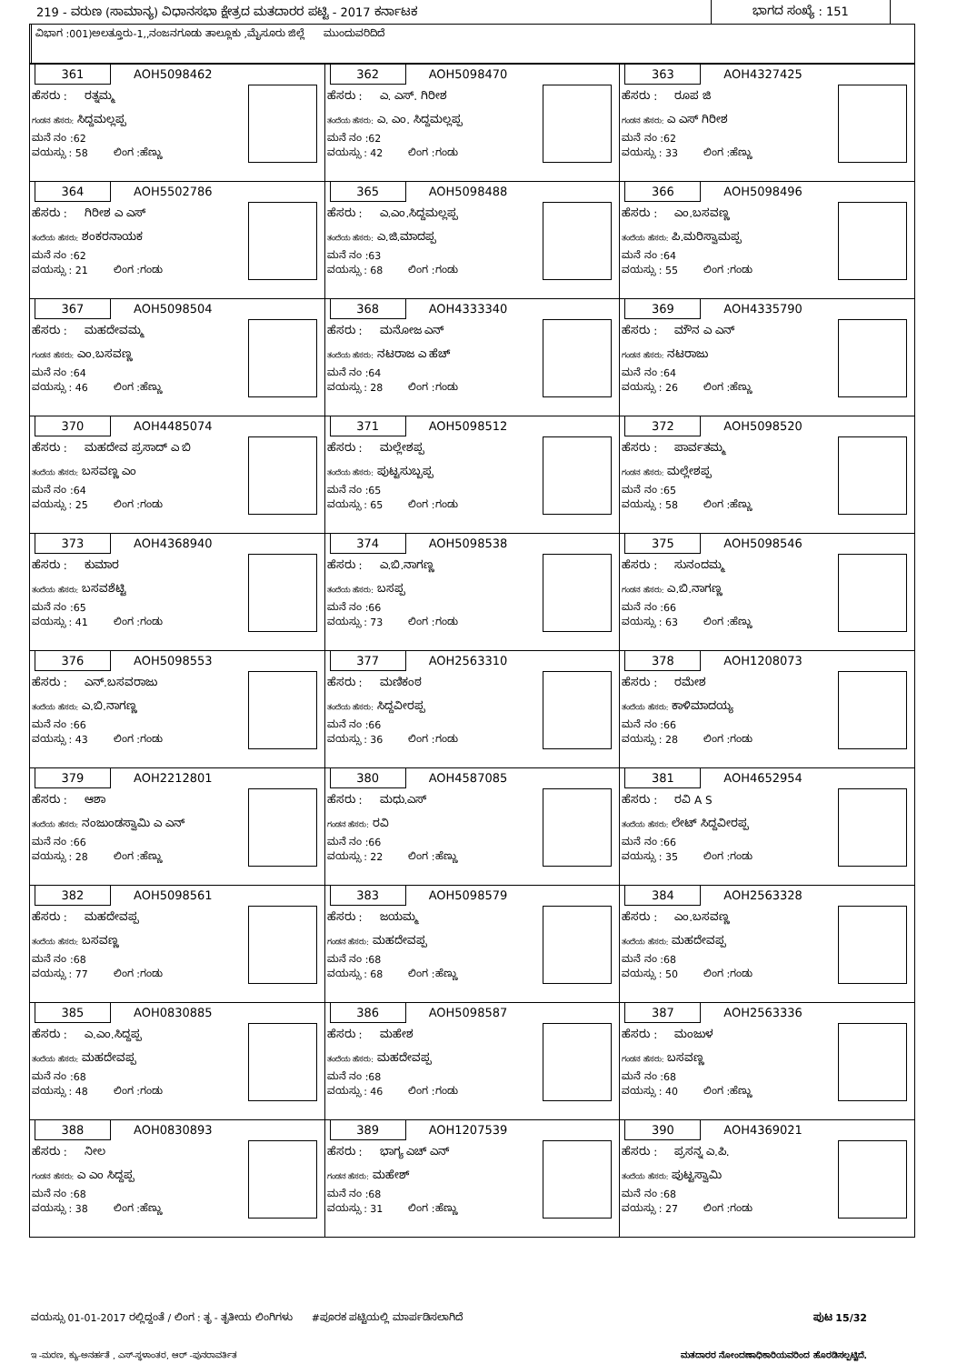219 - ವರುಣ (ಸಾಮಾನ್ಯ) ವಿಧಾನಸಭಾ ಕ್ಷೇತ್ರದ ಮತದಾರರ ಪಟ್ಟಿ - 2017 ಕರ್ನಾಟಕ
ಭಾಗದ ಸಂಖ್ಯೆ : 151
ವಿಭಾಗ :001)ಅಲತ್ತೂರು-1,,ನಂಜನಗೂಡು ತಾಲ್ಲೂಕು ,ಮೈಸೂರು ಜಿಲ್ಲೆ ಮುಂದುವರಿದಿದೆ
| 361 AOH5098462 ಹೆಸರು : ರತ್ನಮ್ಮ ಗಂಡನ ಹೆಸರು: ಸಿದ್ದಮಲ್ಲಪ್ಪ ಮನೆ ನಂ :62 ವಯಸ್ಸು : 58 ಲಿಂಗ :ಹೆಣ್ಣು | 362 AOH5098470 ಹೆಸರು : ಎ. ಎಸ್. ಗಿರೀಶ ತಂದೆಯ ಹೆಸರು: ಎ. ಎಂ. ಸಿದ್ದಮಲ್ಲಪ್ಪ ಮನೆ ನಂ :62 ವಯಸ್ಸು : 42 ಲಿಂಗ :ಗಂಡು | 363 AOH4327425 ಹೆಸರು : ರೂಪ ಜಿ ಗಂಡನ ಹೆಸರು: ಎ ಎಸ್ ಗಿರೀಶ ಮನೆ ನಂ :62 ವಯಸ್ಸು : 33 ಲಿಂಗ :ಹೆಣ್ಣು |
| 364 AOH5502786 ಹೆಸರು : ಗಿರೀಶ ಎ ಎಸ್ ತಂದೆಯ ಹೆಸರು: ಶಂಕರನಾಯಕ ಮನೆ ನಂ :62 ವಯಸ್ಸು : 21 ಲಿಂಗ :ಗಂಡು | 365 AOH5098488 ಹೆಸರು : ಎ.ಎಂ.ಸಿದ್ದಮಲ್ಲಪ್ಪ ತಂದೆಯ ಹೆಸರು: ಎ.ಜಿ.ಮಾದಪ್ಪ ಮನೆ ನಂ :63 ವಯಸ್ಸು : 68 ಲಿಂಗ :ಗಂಡು | 366 AOH5098496 ಹೆಸರು : ಎಂ.ಬಸವಣ್ಣ ತಂದೆಯ ಹೆಸರು: ಪಿ.ಮರಿಸ್ವಾಮಪ್ಪ ಮನೆ ನಂ :64 ವಯಸ್ಸು : 55 ಲಿಂಗ :ಗಂಡು |
| 367 AOH5098504 ಹೆಸರು : ಮಹದೇವಮ್ಮ ಗಂಡನ ಹೆಸರು: ಎಂ.ಬಸವಣ್ಣ ಮನೆ ನಂ :64 ವಯಸ್ಸು : 46 ಲಿಂಗ :ಹೆಣ್ಣು | 368 AOH4333340 ಹೆಸರು : ಮನೋಜ ಎನ್ ತಂದೆಯ ಹೆಸರು: ನಟರಾಜ ಎ ಹೆಚ್ ಮನೆ ನಂ :64 ವಯಸ್ಸು : 28 ಲಿಂಗ :ಗಂಡು | 369 AOH4335790 ಹೆಸರು : ಮೌನ ಎ ಎನ್ ಗಂಡನ ಹೆಸರು: ನಟರಾಜು ಮನೆ ನಂ :64 ವಯಸ್ಸು : 26 ಲಿಂಗ :ಹೆಣ್ಣು |
| 370 AOH4485074 ಹೆಸರು : ಮಹದೇವ ಪ್ರಸಾದ್ ಎ ಬಿ ತಂದೆಯ ಹೆಸರು: ಬಸವಣ್ಣ ಎಂ ಮನೆ ನಂ :64 ವಯಸ್ಸು : 25 ಲಿಂಗ :ಗಂಡು | 371 AOH5098512 ಹೆಸರು : ಮಲ್ಲೇಶಪ್ಪ ತಂದೆಯ ಹೆಸರು: ಪುಟ್ಟಸುಬ್ಬಪ್ಪ ಮನೆ ನಂ :65 ವಯಸ್ಸು : 65 ಲಿಂಗ :ಗಂಡು | 372 AOH5098520 ಹೆಸರು : ಪಾರ್ವತಮ್ಮ ಗಂಡನ ಹೆಸರು: ಮಲ್ಲೇಶಪ್ಪ ಮನೆ ನಂ :65 ವಯಸ್ಸು : 58 ಲಿಂಗ :ಹೆಣ್ಣು |
| 373 AOH4368940 ಹೆಸರು : ಕುಮಾರ ತಂದೆಯ ಹೆಸರು: ಬಸವಶೆಟ್ಟಿ ಮನೆ ನಂ :65 ವಯಸ್ಸು : 41 ಲಿಂಗ :ಗಂಡು | 374 AOH5098538 ಹೆಸರು : ಎ.ಬಿ.ನಾಗಣ್ಣ ತಂದೆಯ ಹೆಸರು: ಬಸಪ್ಪ ಮನೆ ನಂ :66 ವಯಸ್ಸು : 73 ಲಿಂಗ :ಗಂಡು | 375 AOH5098546 ಹೆಸರು : ಸುನಂದಮ್ಮ ಗಂಡನ ಹೆಸರು: ಎ.ಬಿ.ನಾಗಣ್ಣ ಮನೆ ನಂ :66 ವಯಸ್ಸು : 63 ಲಿಂಗ :ಹೆಣ್ಣು |
| 376 AOH5098553 ಹೆಸರು : ಎನ್.ಬಸವರಾಜು ತಂದೆಯ ಹೆಸರು: ಎ.ಬಿ.ನಾಗಣ್ಣ ಮನೆ ನಂ :66 ವಯಸ್ಸು : 43 ಲಿಂಗ :ಗಂಡು | 377 AOH2563310 ಹೆಸರು : ಮಣಿಕಂಠ ತಂದೆಯ ಹೆಸರು: ಸಿದ್ದವೀರಪ್ಪ ಮನೆ ನಂ :66 ವಯಸ್ಸು : 36 ಲಿಂಗ :ಗಂಡು | 378 AOH1208073 ಹೆಸರು : ರಮೇಶ ತಂದೆಯ ಹೆಸರು: ಕಾಳಿಮಾದಯ್ಯ ಮನೆ ನಂ :66 ವಯಸ್ಸು : 28 ಲಿಂಗ :ಗಂಡು |
| 379 AOH2212801 ಹೆಸರು : ಆಶಾ ತಂದೆಯ ಹೆಸರು: ನಂಜುಂಡಸ್ವಾಮಿ ಎ ಎನ್ ಮನೆ ನಂ :66 ವಯಸ್ಸು : 28 ಲಿಂಗ :ಹೆಣ್ಣು | 380 AOH4587085 ಹೆಸರು : ಮಧು.ಎಸ್ ಗಂಡನ ಹೆಸರು: ರವಿ ಮನೆ ನಂ :66 ವಯಸ್ಸು : 22 ಲಿಂಗ :ಹೆಣ್ಣು | 381 AOH4652954 ಹೆಸರು : ರವಿ A S ತಂದೆಯ ಹೆಸರು: ಲೇಟ್ ಸಿದ್ದವೀರಪ್ಪ ಮನೆ ನಂ :66 ವಯಸ್ಸು : 35 ಲಿಂಗ :ಗಂಡು |
| 382 AOH5098561 ಹೆಸರು : ಮಹದೇವಪ್ಪ ತಂದೆಯ ಹೆಸರು: ಬಸವಣ್ಣ ಮನೆ ನಂ :68 ವಯಸ್ಸು : 77 ಲಿಂಗ :ಗಂಡು | 383 AOH5098579 ಹೆಸರು : ಜಯಮ್ಮ ಗಂಡನ ಹೆಸರು: ಮಹದೇವಪ್ಪ ಮನೆ ನಂ :68 ವಯಸ್ಸು : 68 ಲಿಂಗ :ಹೆಣ್ಣು | 384 AOH2563328 ಹೆಸರು : ಎಂ.ಬಸವಣ್ಣ ತಂದೆಯ ಹೆಸರು: ಮಹದೇವಪ್ಪ ಮನೆ ನಂ :68 ವಯಸ್ಸು : 50 ಲಿಂಗ :ಗಂಡು |
| 385 AOH0830885 ಹೆಸರು : ಎ.ಎಂ.ಸಿದ್ದಪ್ಪ ತಂದೆಯ ಹೆಸರು: ಮಹದೇವಪ್ಪ ಮನೆ ನಂ :68 ವಯಸ್ಸು : 48 ಲಿಂಗ :ಗಂಡು | 386 AOH5098587 ಹೆಸರು : ಮಹೇಶ ತಂದೆಯ ಹೆಸರು: ಮಹದೇವಪ್ಪ ಮನೆ ನಂ :68 ವಯಸ್ಸು : 46 ಲಿಂಗ :ಗಂಡು | 387 AOH2563336 ಹೆಸರು : ಮಂಜುಳ ಗಂಡನ ಹೆಸರು: ಬಸವಣ್ಣ ಮನೆ ನಂ :68 ವಯಸ್ಸು : 40 ಲಿಂಗ :ಹೆಣ್ಣು |
| 388 AOH0830893 ಹೆಸರು : ನೀಲ ಗಂಡನ ಹೆಸರು: ಎ ಎಂ ಸಿದ್ದಪ್ಪ ಮನೆ ನಂ :68 ವಯಸ್ಸು : 38 ಲಿಂಗ :ಹೆಣ್ಣು | 389 AOH1207539 ಹೆಸರು : ಭಾಗ್ಯ ಎಚ್ ಎನ್ ಗಂಡನ ಹೆಸರು: ಮಹೇಶ್ ಮನೆ ನಂ :68 ವಯಸ್ಸು : 31 ಲಿಂಗ :ಹೆಣ್ಣು | 390 AOH4369021 ಹೆಸರು : ಪ್ರಸನ್ನ ಎ.ಪಿ. ತಂದೆಯ ಹೆಸರು: ಪುಟ್ಟಸ್ವಾಮಿ ಮನೆ ನಂ :68 ವಯಸ್ಸು : 27 ಲಿಂಗ :ಗಂಡು |
ವಯಸ್ಸು 01-01-2017 ರಲ್ಲಿದ್ದಂತೆ / ಲಿಂಗ : ತೃ - ತೃತೀಯ ಲಿಂಗಿಗಳು #ಪೂರಕ ಪಟ್ಟಿಯಲ್ಲಿ ಮಾರ್ಪಡಿಸಲಾಗಿದೆ ಪುಟ 15/32
ಇ -ಮರಣ, ಕ್ಯು-ಅನರ್ಹತೆ , ಎಸ್-ಸ್ಥಳಾಂತರ, ಆರ್ -ಪುನರಾವರ್ತಿತ ಮತದಾರರ ನೋಂದಣಾಧಿಕಾರಿಯವರಿಂದ ಹೊರಡಿಸಲ್ಪಟ್ಟಿದೆ.